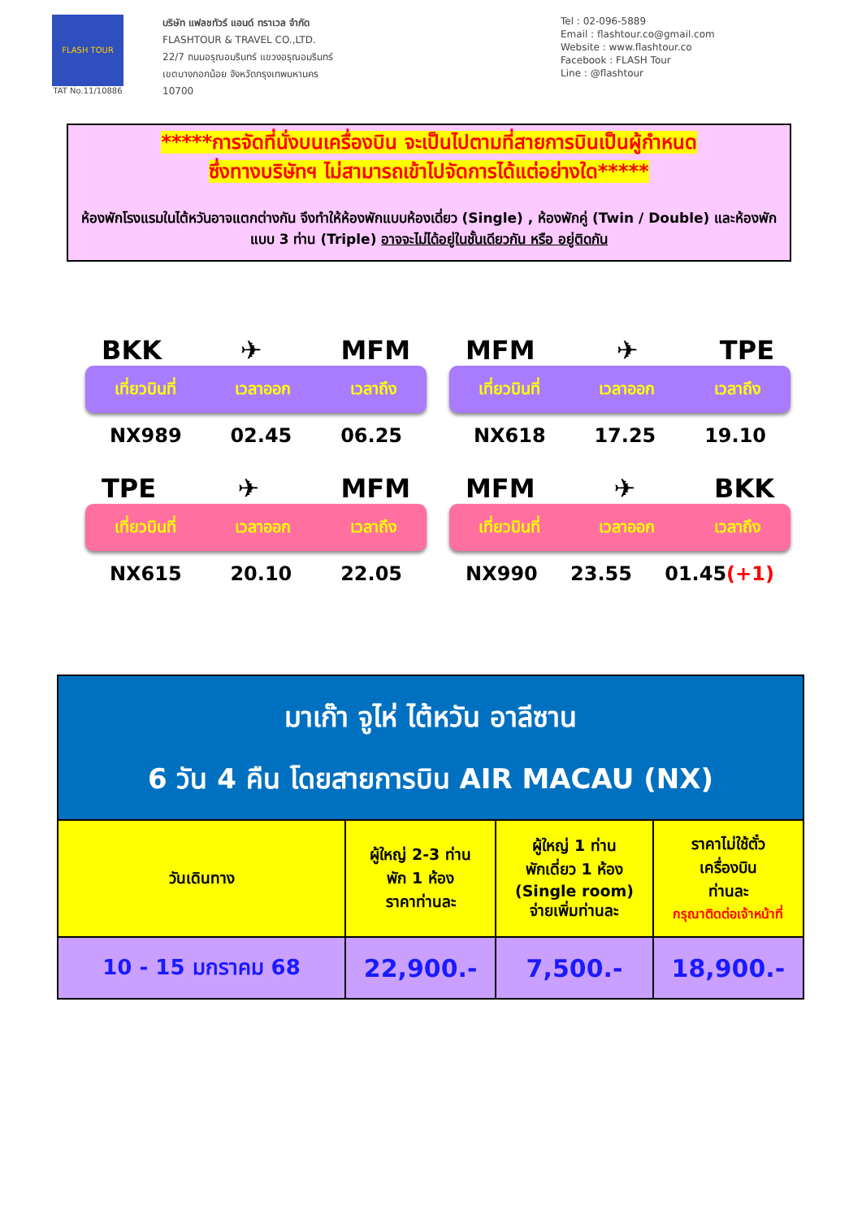FLASH TOUR
TAT No.11/10886
บริษัท แฟลชทัวร์ แอนด์ ทราเวล จำกัด
FLASHTOUR & TRAVEL CO.,LTD.
22/7 ถนนอรุณอมรินทร์ แขวงอรุณอมรินทร์
เขตบางกอกน้อย จังหวัดกรุงเทพมหานคร
10700
Tel : 02-096-5889
Email : flashtour.co@gmail.com
Website : www.flashtour.co
Facebook : FLASH Tour
Line : @flashtour
*****การจัดที่นั่งบนเครื่องบิน จะเป็นไปตามที่สายการบินเป็นผู้กำหนด
ซึ่งทางบริษัทฯ ไม่สามารถเข้าไปจัดการได้แต่อย่างใด*****
ห้องพักโรงแรมในไต้หวันอาจแตกต่างกัน จึงทำให้ห้องพักแบบห้องเดี่ยว (Single) , ห้องพักคู่ (Twin / Double) และห้องพักแบบ 3 ท่าน (Triple) อาจจะไม่ได้อยู่ในชั้นเดียวกัน หรือ อยู่ติดกัน
BKK ✈ MFM
เที่ยวบินที่ เวลาออก เวลาถึง
NX989 02.45 06.25
MFM ✈ TPE
เที่ยวบินที่ เวลาออก เวลาถึง
NX618 17.25 19.10
TPE ✈ MFM
เที่ยวบินที่ เวลาออก เวลาถึง
NX615 20.10 22.05
MFM ✈ BKK
เที่ยวบินที่ เวลาออก เวลาถึง
NX990 23.55 01.45(+1)
| มาเก๊า จูไห่ ไต้หวัน อาลีซาน 6 วัน 4 คืน โดยสายการบิน AIR MACAU (NX) | | | |
| วันเดินทาง | ผู้ใหญ่ 2-3 ท่าน พัก 1 ห้อง ราคาท่านละ | ผู้ใหญ่ 1 ท่าน พักเดี่ยว 1 ห้อง (Single room) จ่ายเพิ่มท่านละ | ราคาไม่ใช้ตั๋ว เครื่องบิน ท่านละ กรุณาติดต่อเจ้าหน้าที่ |
| 10 - 15 มกราคม 68 | 22,900.- | 7,500.- | 18,900.- |